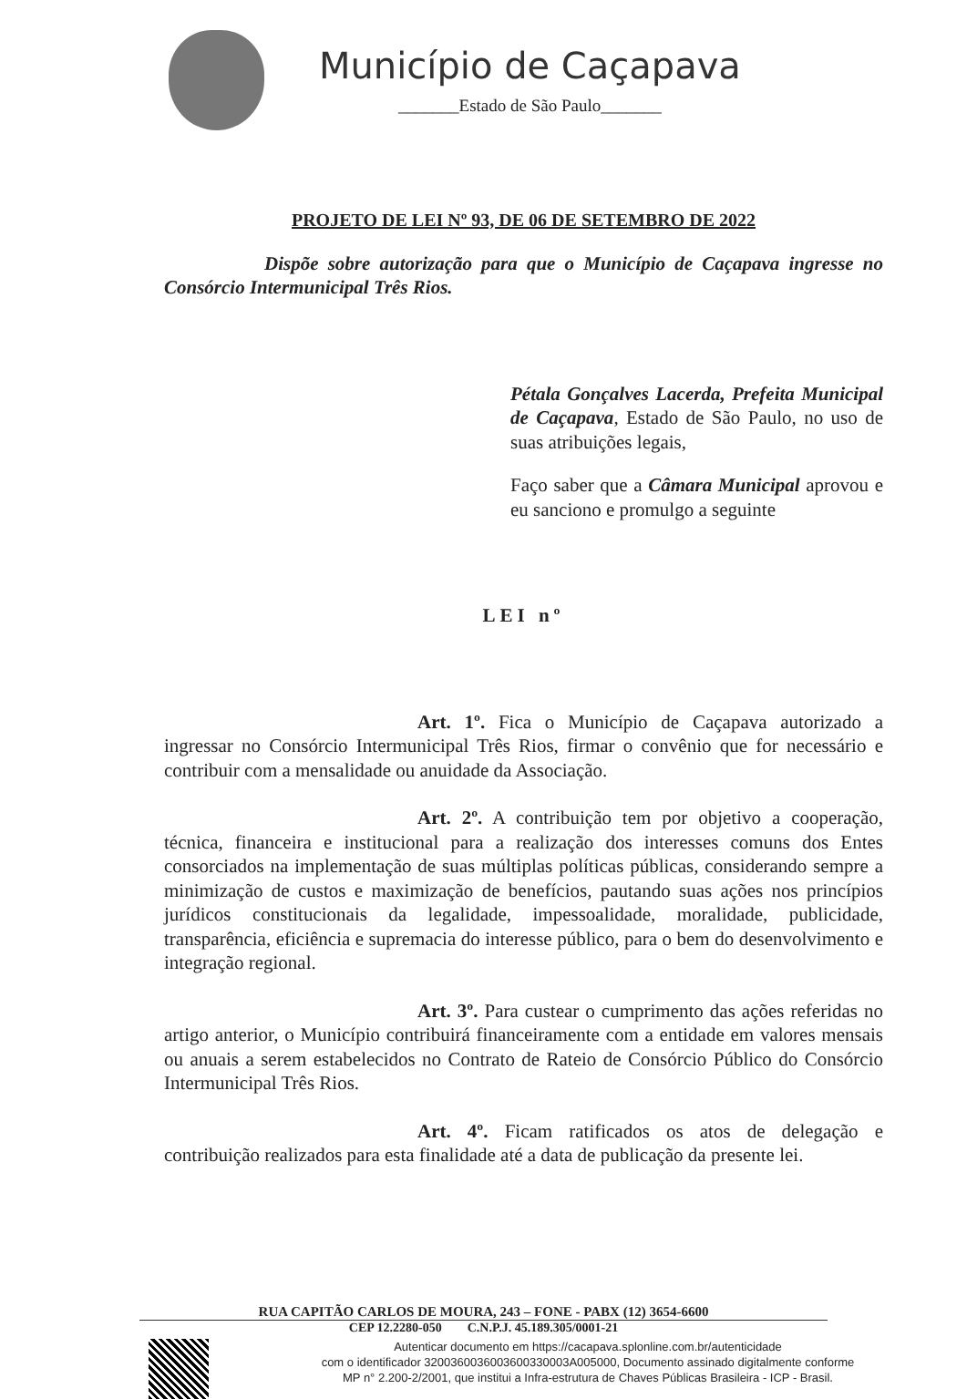Município de Caçapava
_______Estado de São Paulo_______
PROJETO DE LEI Nº 93, DE 06 DE SETEMBRO DE 2022
Dispõe sobre autorização para que o Município de Caçapava ingresse no Consórcio Intermunicipal Três Rios.
Pétala Gonçalves Lacerda, Prefeita Municipal de Caçapava, Estado de São Paulo, no uso de suas atribuições legais,
Faço saber que a Câmara Municipal aprovou e eu sanciono e promulgo a seguinte
LEI nº
Art. 1º. Fica o Município de Caçapava autorizado a ingressar no Consórcio Intermunicipal Três Rios, firmar o convênio que for necessário e contribuir com a mensalidade ou anuidade da Associação.
Art. 2º. A contribuição tem por objetivo a cooperação, técnica, financeira e institucional para a realização dos interesses comuns dos Entes consorciados na implementação de suas múltiplas políticas públicas, considerando sempre a minimização de custos e maximização de benefícios, pautando suas ações nos princípios jurídicos constitucionais da legalidade, impessoalidade, moralidade, publicidade, transparência, eficiência e supremacia do interesse público, para o bem do desenvolvimento e integração regional.
Art. 3º. Para custear o cumprimento das ações referidas no artigo anterior, o Município contribuirá financeiramente com a entidade em valores mensais ou anuais a serem estabelecidos no Contrato de Rateio de Consórcio Público do Consórcio Intermunicipal Três Rios.
Art. 4º. Ficam ratificados os atos de delegação e contribuição realizados para esta finalidade até a data de publicação da presente lei.
RUA CAPITÃO CARLOS DE MOURA, 243 – FONE - PABX (12) 3654-6600
CEP 12.2280-050 C.N.P.J. 45.189.305/0001-21
Autenticar documento em https://cacapava.splonline.com.br/autenticidade
com o identificador 3200360036003600330003A005000, Documento assinado digitalmente conforme
MP n° 2.200-2/2001, que institui a Infra-estrutura de Chaves Públicas Brasileira - ICP - Brasil.